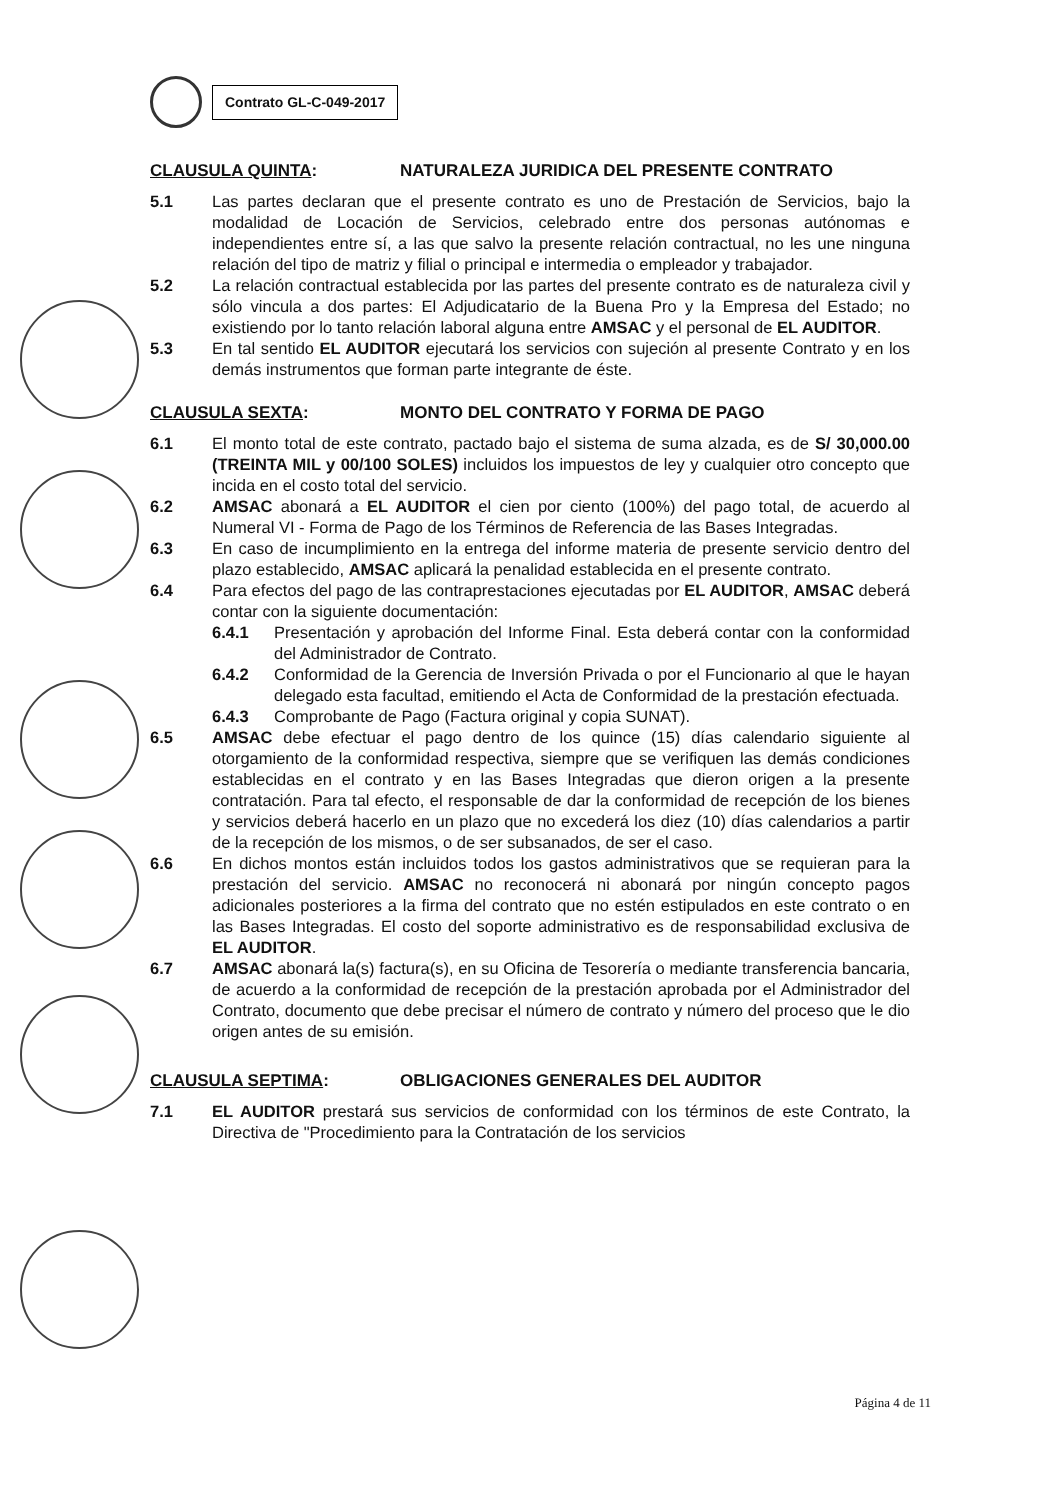Contrato GL-C-049-2017
CLAUSULA QUINTA: NATURALEZA JURIDICA DEL PRESENTE CONTRATO
5.1 Las partes declaran que el presente contrato es uno de Prestación de Servicios, bajo la modalidad de Locación de Servicios, celebrado entre dos personas autónomas e independientes entre sí, a las que salvo la presente relación contractual, no les une ninguna relación del tipo de matriz y filial o principal e intermedia o empleador y trabajador.
5.2 La relación contractual establecida por las partes del presente contrato es de naturaleza civil y sólo vincula a dos partes: El Adjudicatario de la Buena Pro y la Empresa del Estado; no existiendo por lo tanto relación laboral alguna entre AMSAC y el personal de EL AUDITOR.
5.3 En tal sentido EL AUDITOR ejecutará los servicios con sujeción al presente Contrato y en los demás instrumentos que forman parte integrante de éste.
CLAUSULA SEXTA: MONTO DEL CONTRATO Y FORMA DE PAGO
6.1 El monto total de este contrato, pactado bajo el sistema de suma alzada, es de S/ 30,000.00 (TREINTA MIL y 00/100 SOLES) incluidos los impuestos de ley y cualquier otro concepto que incida en el costo total del servicio.
6.2 AMSAC abonará a EL AUDITOR el cien por ciento (100%) del pago total, de acuerdo al Numeral VI - Forma de Pago de los Términos de Referencia de las Bases Integradas.
6.3 En caso de incumplimiento en la entrega del informe materia de presente servicio dentro del plazo establecido, AMSAC aplicará la penalidad establecida en el presente contrato.
6.4 Para efectos del pago de las contraprestaciones ejecutadas por EL AUDITOR, AMSAC deberá contar con la siguiente documentación:
6.4.1 Presentación y aprobación del Informe Final. Esta deberá contar con la conformidad del Administrador de Contrato.
6.4.2 Conformidad de la Gerencia de Inversión Privada o por el Funcionario al que le hayan delegado esta facultad, emitiendo el Acta de Conformidad de la prestación efectuada.
6.4.3 Comprobante de Pago (Factura original y copia SUNAT).
6.5 AMSAC debe efectuar el pago dentro de los quince (15) días calendario siguiente al otorgamiento de la conformidad respectiva, siempre que se verifiquen las demás condiciones establecidas en el contrato y en las Bases Integradas que dieron origen a la presente contratación. Para tal efecto, el responsable de dar la conformidad de recepción de los bienes y servicios deberá hacerlo en un plazo que no excederá los diez (10) días calendarios a partir de la recepción de los mismos, o de ser subsanados, de ser el caso.
6.6 En dichos montos están incluidos todos los gastos administrativos que se requieran para la prestación del servicio. AMSAC no reconocerá ni abonará por ningún concepto pagos adicionales posteriores a la firma del contrato que no estén estipulados en este contrato o en las Bases Integradas. El costo del soporte administrativo es de responsabilidad exclusiva de EL AUDITOR.
6.7 AMSAC abonará la(s) factura(s), en su Oficina de Tesorería o mediante transferencia bancaria, de acuerdo a la conformidad de recepción de la prestación aprobada por el Administrador del Contrato, documento que debe precisar el número de contrato y número del proceso que le dio origen antes de su emisión.
CLAUSULA SEPTIMA: OBLIGACIONES GENERALES DEL AUDITOR
7.1 EL AUDITOR prestará sus servicios de conformidad con los términos de este Contrato, la Directiva de "Procedimiento para la Contratación de los servicios
Página 4 de 11